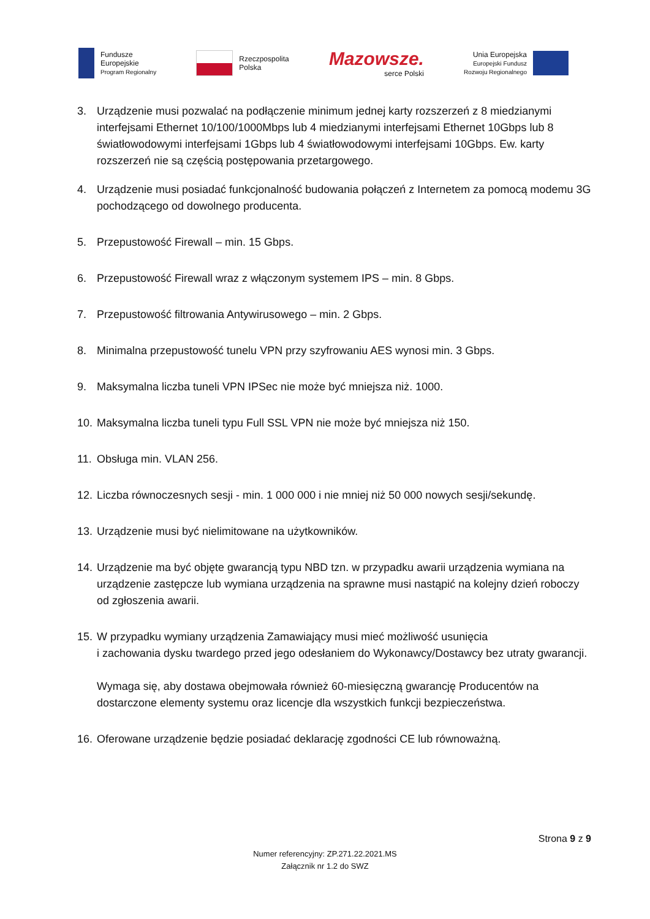Fundusze
Europejskie
Program Regionalny
Rzeczpospolita
Polska
Mazowsze.
serce Polski
Unia Europejska
Europejski Fundusz
Rozwoju Regionalnego
3. Urządzenie musi pozwalać na podłączenie minimum jednej karty rozszerzeń z 8 miedzianymi interfejsami Ethernet 10/100/1000Mbps lub 4 miedzianymi interfejsami Ethernet 10Gbps lub 8 światłowodowymi interfejsami 1Gbps lub 4 światłowodowymi interfejsami 10Gbps. Ew. karty rozszerzeń nie są częścią postępowania przetargowego.
4. Urządzenie musi posiadać funkcjonalność budowania połączeń z Internetem za pomocą modemu 3G pochodzącego od dowolnego producenta.
5. Przepustowość Firewall – min. 15 Gbps.
6. Przepustowość Firewall wraz z włączonym systemem IPS – min. 8 Gbps.
7. Przepustowość filtrowania Antywirusowego – min. 2 Gbps.
8. Minimalna przepustowość tunelu VPN przy szyfrowaniu AES wynosi min. 3 Gbps.
9. Maksymalna liczba tuneli VPN IPSec nie może być mniejsza niż. 1000.
10.
Maksymalna liczba tuneli typu Full SSL VPN nie może być mniejsza niż 150.
11.
Obsługa min. VLAN 256.
12.
Liczba równoczesnych sesji - min. 1 000 000 i nie mniej niż 50 000 nowych sesji/sekundę.
13.
Urządzenie musi być nielimitowane na użytkowników.
14.
Urządzenie ma być objęte gwarancją typu NBD tzn. w przypadku awarii urządzenia wymiana na urządzenie zastępcze lub wymiana urządzenia na sprawne musi nastąpić na kolejny dzień roboczy od zgłoszenia awarii.
15.
W przypadku wymiany urządzenia Zamawiający musi mieć możliwość usunięcia
i zachowania dysku twardego przed jego odesłaniem do Wykonawcy/Dostawcy bez utraty gwarancji.
Wymaga się, aby dostawa obejmowała również 60-miesięczną gwarancję Producentów na dostarczone elementy systemu oraz licencje dla wszystkich funkcji bezpieczeństwa.
16.
Oferowane urządzenie będzie posiadać deklarację zgodności CE lub równoważną.
Strona 9 z 9
Numer referencyjny: ZP.271.22.2021.MS
Załącznik nr 1.2 do SWZ